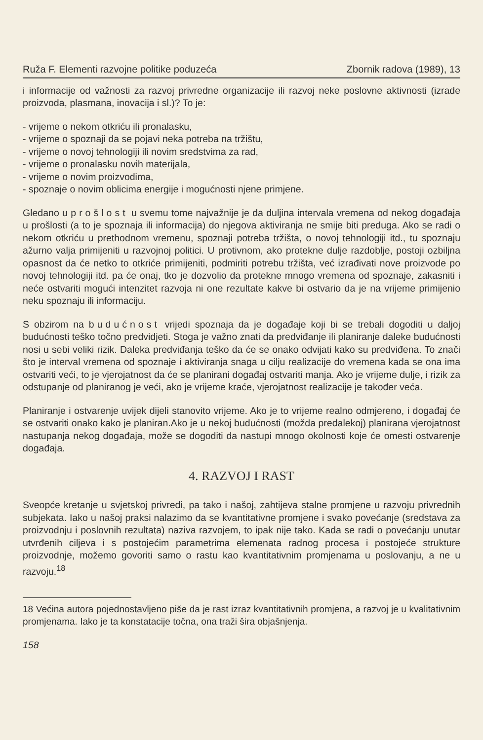Ruža F. Elementi razvojne politike poduzeća Zbornik radova (1989), 13
i informacije od važnosti za razvoj privredne organizacije ili razvoj neke poslovne aktivnosti (izrade proizvoda, plasmana, inovacija i sl.)? To je:
- vrijeme o nekom otkriću ili pronalasku,
- vrijeme o spoznaji da se pojavi neka potreba na tržištu,
- vrijeme o novoj tehnologiji ili novim sredstvima za rad,
- vrijeme o pronalasku novih materijala,
- vrijeme o novim proizvodima,
- spoznaje o novim oblicima energije i mogućnosti njene primjene.
Gledano u prošlost u svemu tome najvažnije je da duljina intervala vremena od nekog događaja u prošlosti (a to je spoznaja ili informacija) do njegova aktiviranja ne smije biti preduga. Ako se radi o nekom otkriću u prethodnom vremenu, spoznaji potreba tržišta, o novoj tehnologiji itd., tu spoznaju ažurno valja primijeniti u razvojnoj politici. U protivnom, ako protekne dulje razdoblje, postoji ozbiljna opasnost da će netko to otkriće primijeniti, podmiriti potrebu tržišta, već izrađivati nove proizvode po novoj tehnologiji itd. pa će onaj, tko je dozvolio da protekne mnogo vremena od spoznaje, zakasniti i neće ostvariti mogući intenzitet razvoja ni one rezultate kakve bi ostvario da je na vrijeme primijenio neku spoznaju ili informaciju.
S obzirom na budućnost vrijedi spoznaja da je događaje koji bi se trebali dogoditi u daljoj budućnosti teško točno predvidjeti. Stoga je važno znati da predviđanje ili planiranje daleke budućnosti nosi u sebi veliki rizik. Daleka predviđanja teško da će se onako odvijati kako su predviđena. To znači što je interval vremena od spoznaje i aktiviranja snaga u cilju realizacije do vremena kada se ona ima ostvariti veći, to je vjerojatnost da će se planirani događaj ostvariti manja. Ako je vrijeme dulje, i rizik za odstupanje od planiranog je veći, ako je vrijeme kraće, vjerojatnost realizacije je također veća.
Planiranje i ostvarenje uvijek dijeli stanovito vrijeme. Ako je to vrijeme realno odmjereno, i događaj će se ostvariti onako kako je planiran.Ako je u nekoj budućnosti (možda predalekoj) planirana vjerojatnost nastupanja nekog događaja, može se dogoditi da nastupi mnogo okolnosti koje će omesti ostvarenje događaja.
4. RAZVOJ I RAST
Sveopće kretanje u svjetskoj privredi, pa tako i našoj, zahtijeva stalne promjene u razvoju privrednih subjekata. Iako u našoj praksi nalazimo da se kvantitativne promjene i svako povećanje (sredstava za proizvodnju i poslovnih rezultata) naziva razvojem, to ipak nije tako. Kada se radi o povećanju unutar utvrđenih ciljeva i s postojećim parametrima elemenata radnog procesa i postojeće strukture proizvodnje, možemo govoriti samo o rastu kao kvantitativnim promjenama u poslovanju, a ne u razvoju.<sup>18</sup>
18 Većina autora pojednostavljeno piše da je rast izraz kvantitativnih promjena, a razvoj je u kvalitativnim promjenama. Iako je ta konstatacije točna, ona traži šira objašnjenja.
158